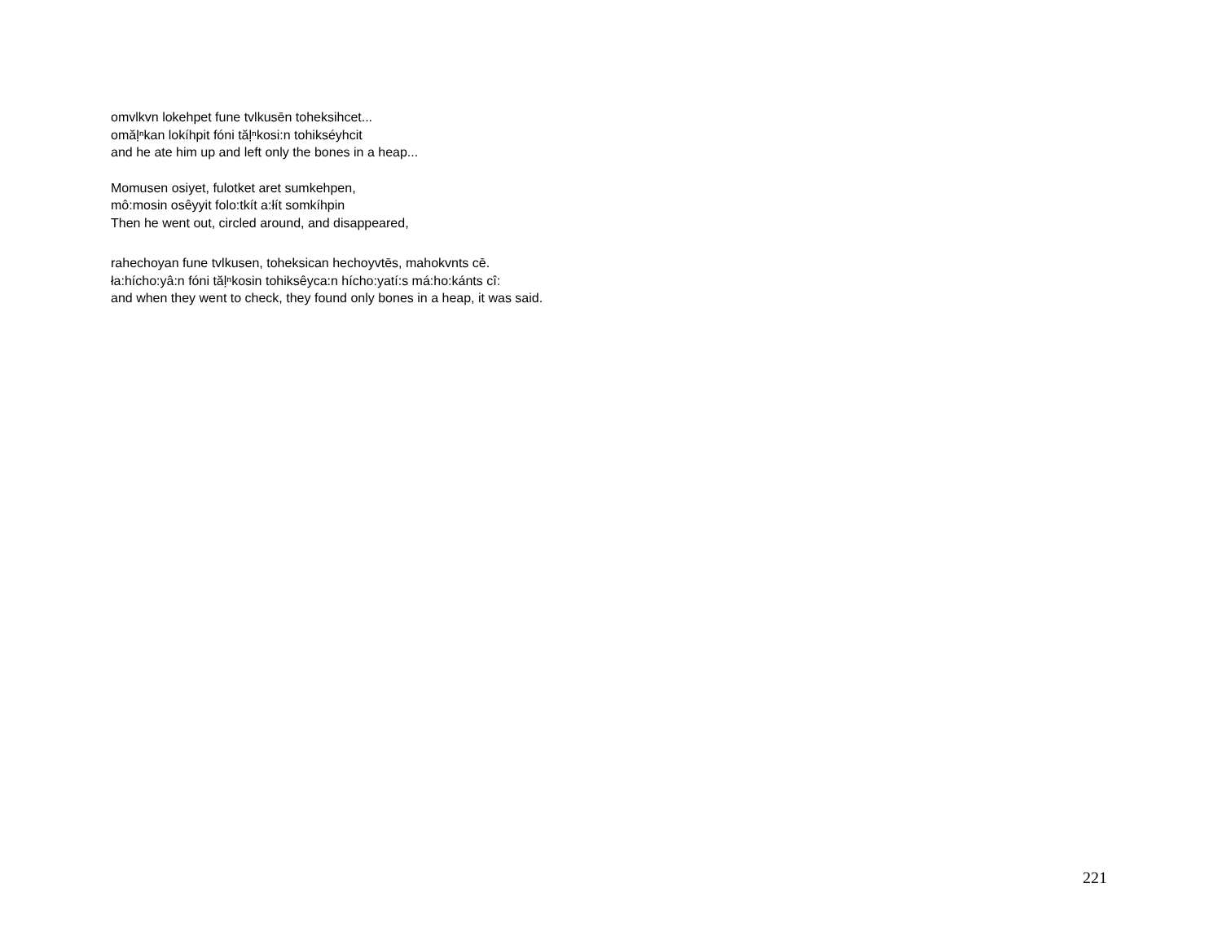omvlkvn lokehpet fune tvlkusēn toheksihcet...
omăḷⁿkan lokíhpit fóni tăḷⁿkosi:n tohikséyhcit
and he ate him up and left only the bones in a heap...
Momusen osiyet, fulotket aret sumkehpen,
mô:mosin osêyyit folo:tkít a:łít somkíhpin
Then he went out, circled around, and disappeared,
rahechoyan fune tvlkusen, toheksican hechoyvtēs, mahokvnts cē.
ła:hícho:yâ:n fóni tăḷⁿkosin tohiksêyca:n hícho:yatí:s má:ho:kánts cî:
and when they went to check, they found only bones in a heap, it was said.
221